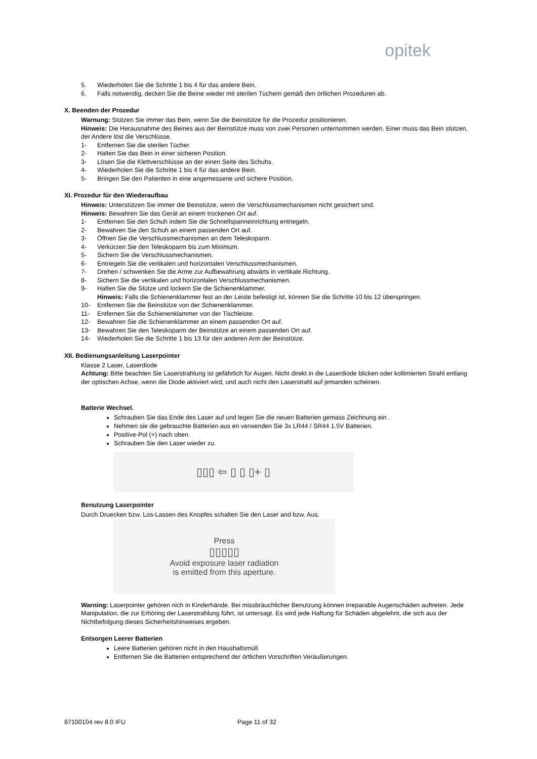opitek
5. Wiederholen Sie die Schritte 1 bis 4 für das andere Bein.
6. Falls notwendig, decken Sie die Beine wieder mit sterilen Tüchern gemäß den örtlichen Prozeduren ab.
X. Beenden der Prozedur
Warnung: Stützen Sie immer das Bein, wenn Sie die Beinstütze für die Prozedur positionieren.
Hinweis: Die Herausnahme des Beines aus der Beinstütze muss von zwei Personen unternommen werden. Einer muss das Bein stützen, der Andere löst die Verschlüsse.
1- Entfernen Sie die sterilen Tücher.
2- Halten Sie das Bein in einer sicheren Position.
3- Lösen Sie die Klettverschlüsse an der einen Seite des Schuhs.
4- Wiederholen Sie die Schritte 1 bis 4 für das andere Bein.
5- Bringen Sie den Patienten in eine angemessene und sichere Position.
XI. Prozedur für den Wiederaufbau
Hinweis: Unterstützen Sie immer die Beinstütze, wenn die Verschlussmechanismen nicht gesichert sind.
Hinweis: Bewahren Sie das Gerät an einem trockenen Ort auf.
1- Entfernen Sie den Schuh indem Sie die Schnellspanneinrichtung entriegeln.
2- Bewahren Sie den Schuh an einem passenden Ort auf.
3- Öffnen Sie die Verschlussmechanismen an dem Teleskoparm.
4- Verkürzen Sie den Teleskoparm bis zum Minimum.
5- Sichern Sie die Verschlussmechanismen.
6- Entriegeln Sie die vertikalen und horizontalen Verschlussmechanismen.
7- Drehen / schwenken Sie die Arme zur Aufbewahrung abwärts in vertikale Richtung.
8- Sichern Sie die vertikalen und horizontalen Verschlussmechanismen.
9- Halten Sie die Stütze und lockern Sie die Schienenklammer.
Hinweis: Falls die Schienenklammer fest an der Leiste befestigt ist, können Sie die Schritte 10 bis 12 überspringen.
10- Entfernen Sie die Beinstütze von der Schienenklammer.
11- Entfernen Sie die Schienenklammer von der Tischleiste.
12- Bewahren Sie die Schienenklammer an einem passenden Ort auf.
13- Bewahren Sie den Teleskoparm der Beinstütze an einem passenden Ort auf.
14- Wiederholen Sie die Schritte 1 bis 13 für den anderen Arm der Beinstütze.
XII. Bedienungsanleitung Laserpointer
Klasse 2 Laser, Laserdiode
Achtung: Bitte beachten Sie Laserstrahlung ist gefährlich für Augen. Nicht direkt in die Laserdiode blicken oder kollimierten Strahl entlang der optischen Achse, wenn die Diode aktiviert wird, und auch nicht den Laserstrahl auf jemanden scheinen.
Batterie Wechsel.
Schrauben Sie das Ende des Laser auf und legen Sie die neuen Batterien gemass Zeichnung ein .
Nehmen sie die gebrauchte Batterien aus en verwenden Sie 3x LR44 / SR44 1.5V Batterien.
Positive-Pol (+) nach oben.
Schrauben Sie den Laser wieder zu.
▯▯▯ ⇦ ▯ ▯ ▯+ ▯
Benutzung Laserpointer
Durch Druecken bzw. Los-Lassen des Knopfes schalten Sie den Laser and bzw. Aus.
Press
▯▯▯▯▯
Avoid exposure laser radiation
is emitted from this aperture.
Warning: Laserpointer gehören nich in Kinderhände. Bei missbräuchlicher Benutzung können irreparable Augenschäden auftreten. Jede Manipulation, die zur Erhöring der Laserstrahlung führt, ist untersagt. Es wird jede Haftung für Schäden abgelehnt, die sich aus der Nichtbefolgung dieses Sicherheitshinweises ergeben.
Entsorgen Leerer Batterien
Leere Batterien gehören nicht in den Haushaltsmüll.
Entfernen Sie die Batterien entsprechend der örtlichen Vorschriften Veräußerungen.
87100104 rev 8.0 IFU Page 11 of 32